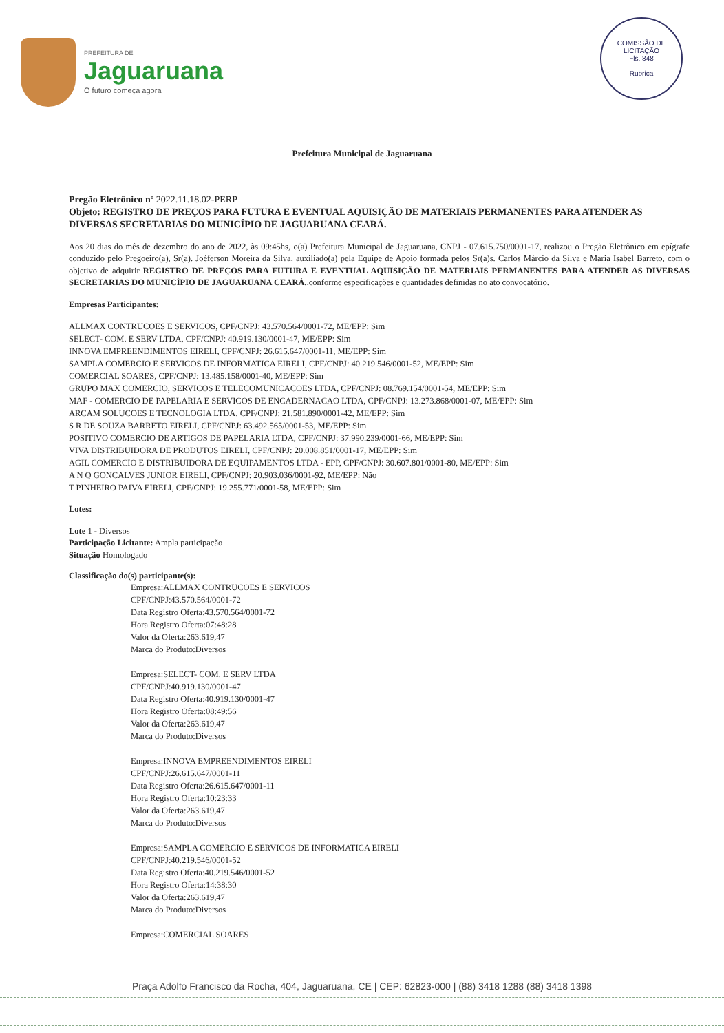PREFEITURA DE
Jaguaruana
O futuro começa agora
COMISSÃO DE LICITAÇÃO
Fls. 848
Rubrica
Prefeitura Municipal de Jaguaruana
Pregão Eletrônico nº 2022.11.18.02-PERP
Objeto: REGISTRO DE PREÇOS PARA FUTURA E EVENTUAL AQUISIÇÃO DE MATERIAIS PERMANENTES PARA ATENDER AS DIVERSAS SECRETARIAS DO MUNICÍPIO DE JAGUARUANA CEARÁ.
Aos 20 dias do mês de dezembro do ano de 2022, às 09:45hs, o(a) Prefeitura Municipal de Jaguaruana, CNPJ - 07.615.750/0001-17, realizou o Pregão Eletrônico em epígrafe conduzido pelo Pregoeiro(a), Sr(a). Joéferson Moreira da Silva, auxiliado(a) pela Equipe de Apoio formada pelos Sr(a)s. Carlos Márcio da Silva e Maria Isabel Barreto, com o objetivo de adquirir REGISTRO DE PREÇOS PARA FUTURA E EVENTUAL AQUISIÇÃO DE MATERIAIS PERMANENTES PARA ATENDER AS DIVERSAS SECRETARIAS DO MUNICÍPIO DE JAGUARUANA CEARÁ.,conforme especificações e quantidades definidas no ato convocatório.
Empresas Participantes:
ALLMAX CONTRUCOES E SERVICOS, CPF/CNPJ: 43.570.564/0001-72, ME/EPP: Sim
SELECT- COM. E SERV LTDA, CPF/CNPJ: 40.919.130/0001-47, ME/EPP: Sim
INNOVA EMPREENDIMENTOS EIRELI, CPF/CNPJ: 26.615.647/0001-11, ME/EPP: Sim
SAMPLA COMERCIO E SERVICOS DE INFORMATICA EIRELI, CPF/CNPJ: 40.219.546/0001-52, ME/EPP: Sim
COMERCIAL SOARES, CPF/CNPJ: 13.485.158/0001-40, ME/EPP: Sim
GRUPO MAX COMERCIO, SERVICOS E TELECOMUNICACOES LTDA, CPF/CNPJ: 08.769.154/0001-54, ME/EPP: Sim
MAF - COMERCIO DE PAPELARIA E SERVICOS DE ENCADERNACAO LTDA, CPF/CNPJ: 13.273.868/0001-07, ME/EPP: Sim
ARCAM SOLUCOES E TECNOLOGIA LTDA, CPF/CNPJ: 21.581.890/0001-42, ME/EPP: Sim
S R DE SOUZA BARRETO EIRELI, CPF/CNPJ: 63.492.565/0001-53, ME/EPP: Sim
POSITIVO COMERCIO DE ARTIGOS DE PAPELARIA LTDA, CPF/CNPJ: 37.990.239/0001-66, ME/EPP: Sim
VIVA DISTRIBUIDORA DE PRODUTOS EIRELI, CPF/CNPJ: 20.008.851/0001-17, ME/EPP: Sim
AGIL COMERCIO E DISTRIBUIDORA DE EQUIPAMENTOS LTDA - EPP, CPF/CNPJ: 30.607.801/0001-80, ME/EPP: Sim
A N Q GONCALVES JUNIOR EIRELI, CPF/CNPJ: 20.903.036/0001-92, ME/EPP: Não
T PINHEIRO PAIVA EIRELI, CPF/CNPJ: 19.255.771/0001-58, ME/EPP: Sim
Lotes:
Lote 1 - Diversos
Participação Licitante: Ampla participação
Situação Homologado
Classificação do(s) participante(s):
Empresa:ALLMAX CONTRUCOES E SERVICOS
CPF/CNPJ:43.570.564/0001-72
Data Registro Oferta:43.570.564/0001-72
Hora Registro Oferta:07:48:28
Valor da Oferta:263.619,47
Marca do Produto:Diversos
Empresa:SELECT- COM. E SERV LTDA
CPF/CNPJ:40.919.130/0001-47
Data Registro Oferta:40.919.130/0001-47
Hora Registro Oferta:08:49:56
Valor da Oferta:263.619,47
Marca do Produto:Diversos
Empresa:INNOVA EMPREENDIMENTOS EIRELI
CPF/CNPJ:26.615.647/0001-11
Data Registro Oferta:26.615.647/0001-11
Hora Registro Oferta:10:23:33
Valor da Oferta:263.619,47
Marca do Produto:Diversos
Empresa:SAMPLA COMERCIO E SERVICOS DE INFORMATICA EIRELI
CPF/CNPJ:40.219.546/0001-52
Data Registro Oferta:40.219.546/0001-52
Hora Registro Oferta:14:38:30
Valor da Oferta:263.619,47
Marca do Produto:Diversos
Empresa:COMERCIAL SOARES
Praça Adolfo Francisco da Rocha, 404, Jaguaruana, CE | CEP: 62823-000 | (88) 3418 1288 (88) 3418 1398